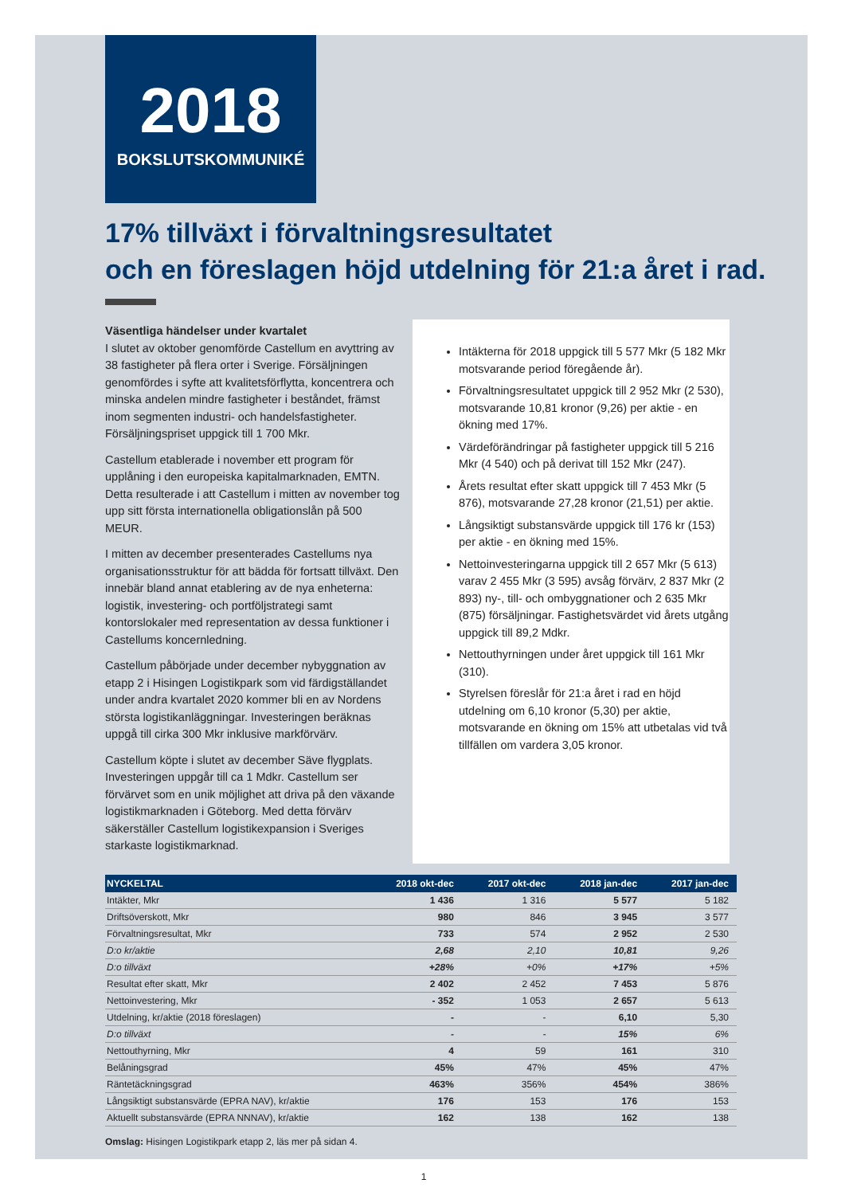2018
BOKSLUTSKOMMUNIKÉ
17% tillväxt i förvaltningsresultatet
och en föreslagen höjd utdelning för 21:a året i rad.
Väsentliga händelser under kvartalet
I slutet av oktober genomförde Castellum en avyttring av 38 fastigheter på flera orter i Sverige. Försäljningen genomfördes i syfte att kvalitetsförflytta, koncentrera och minska andelen mindre fastigheter i beståndet, främst inom segmenten industri- och handelsfastigheter. Försäljningspriset uppgick till 1 700 Mkr.
Castellum etablerade i november ett program för upplåning i den europeiska kapitalmarknaden, EMTN. Detta resulterade i att Castellum i mitten av november tog upp sitt första internationella obligationslån på 500 MEUR.
I mitten av december presenterades Castellums nya organisationsstruktur för att bädda för fortsatt tillväxt. Den innebär bland annat etablering av de nya enheterna: logistik, investering- och portföljstrategi samt kontorslokaler med representation av dessa funktioner i Castellums koncernledning.
Castellum påbörjade under december nybyggnation av etapp 2 i Hisingen Logistikpark som vid färdigställandet under andra kvartalet 2020 kommer bli en av Nordens största logistikanläggningar. Investeringen beräknas uppgå till cirka 300 Mkr inklusive markförvärv.
Castellum köpte i slutet av december Säve flygplats. Investeringen uppgår till ca 1 Mdkr. Castellum ser förvärvet som en unik möjlighet att driva på den växande logistikmarknaden i Göteborg. Med detta förvärv säkerställer Castellum logistikexpansion i Sveriges starkaste logistikmarknad.
Intäkterna för 2018 uppgick till 5 577 Mkr (5 182 Mkr motsvarande period föregående år).
Förvaltningsresultatet uppgick till 2 952 Mkr (2 530), motsvarande 10,81 kronor (9,26) per aktie - en ökning med 17%.
Värdeförändringar på fastigheter uppgick till 5 216 Mkr (4 540) och på derivat till 152 Mkr (247).
Årets resultat efter skatt uppgick till 7 453 Mkr (5 876), motsvarande 27,28 kronor (21,51) per aktie.
Långsiktigt substansvärde uppgick till 176 kr (153) per aktie - en ökning med 15%.
Nettoinvesteringarna uppgick till 2 657 Mkr (5 613) varav 2 455 Mkr (3 595) avsåg förvärv, 2 837 Mkr (2 893) ny-, till- och ombyggnationer och 2 635 Mkr (875) försäljningar. Fastighetsvärdet vid årets utgång uppgick till 89,2 Mdkr.
Nettouthyrningen under året uppgick till 161 Mkr (310).
Styrelsen föreslår för 21:a året i rad en höjd utdelning om 6,10 kronor (5,30) per aktie, motsvarande en ökning om 15% att utbetalas vid två tillfällen om vardera 3,05 kronor.
| NYCKELTAL | 2018 okt-dec | 2017 okt-dec | 2018 jan-dec | 2017 jan-dec |
| --- | --- | --- | --- | --- |
| Intäkter, Mkr | 1 436 | 1 316 | 5 577 | 5 182 |
| Driftsöverskott, Mkr | 980 | 846 | 3 945 | 3 577 |
| Förvaltningsresultat, Mkr | 733 | 574 | 2 952 | 2 530 |
| D:o kr/aktie | 2,68 | 2,10 | 10,81 | 9,26 |
| D:o tillväxt | +28% | +0% | +17% | +5% |
| Resultat efter skatt, Mkr | 2 402 | 2 452 | 7 453 | 5 876 |
| Nettoinvestering, Mkr | - 352 | 1 053 | 2 657 | 5 613 |
| Utdelning, kr/aktie (2018 föreslagen) | - | - | 6,10 | 5,30 |
| D:o tillväxt | - | - | 15% | 6% |
| Nettouthyrning, Mkr | 4 | 59 | 161 | 310 |
| Belåningsgrad | 45% | 47% | 45% | 47% |
| Räntetäckningsgrad | 463% | 356% | 454% | 386% |
| Långsiktigt substansvärde (EPRA NAV), kr/aktie | 176 | 153 | 176 | 153 |
| Aktuellt substansvärde (EPRA NNNAV), kr/aktie | 162 | 138 | 162 | 138 |
Omslag: Hisingen Logistikpark etapp 2, läs mer på sidan 4.
1